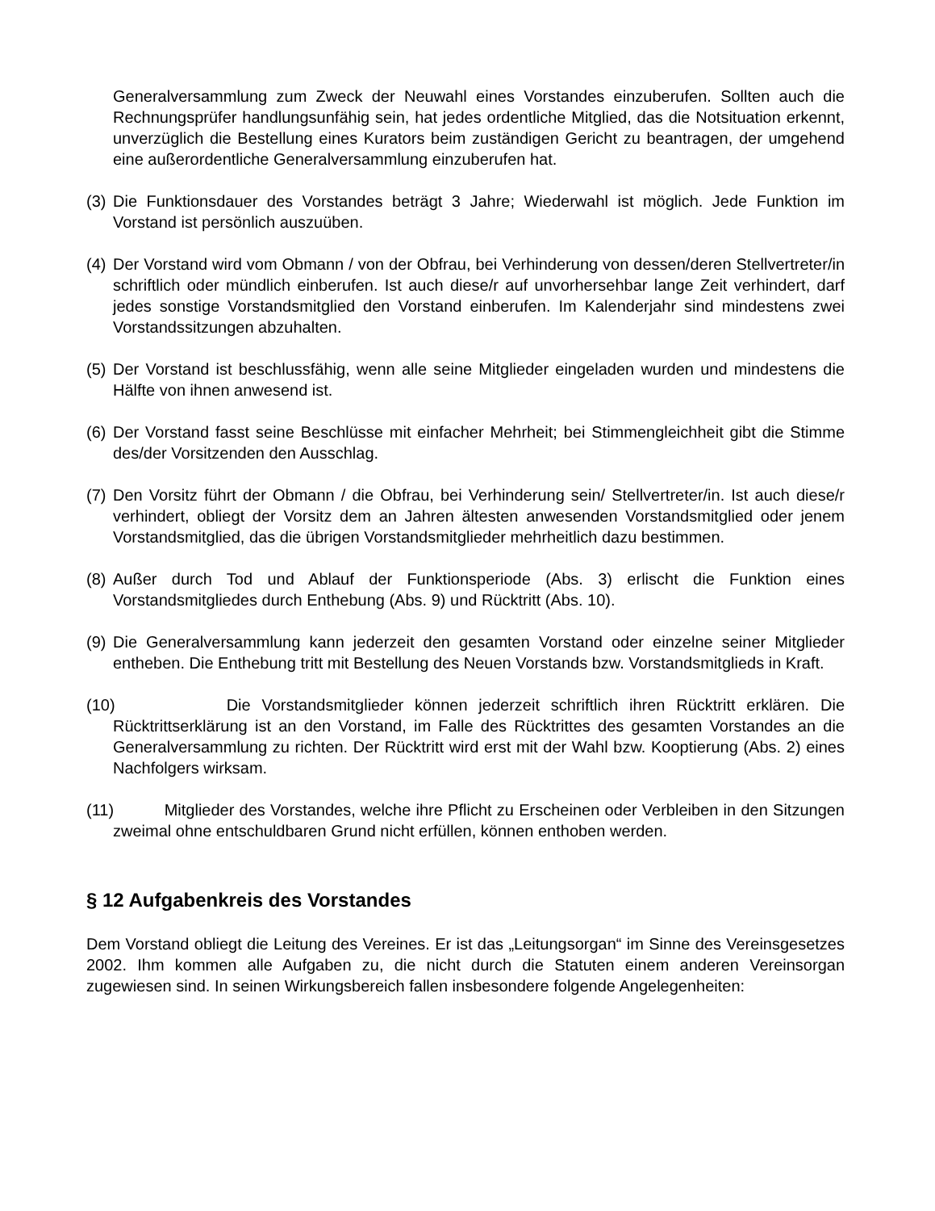Generalversammlung zum Zweck der Neuwahl eines Vorstandes einzuberufen. Sollten auch die Rechnungsprüfer handlungsunfähig sein, hat jedes ordentliche Mitglied, das die Notsituation erkennt, unverzüglich die Bestellung eines Kurators beim zuständigen Gericht zu beantragen, der umgehend eine außerordentliche Generalversammlung einzuberufen hat.
(3)
Die Funktionsdauer des Vorstandes beträgt 3 Jahre; Wiederwahl ist möglich. Jede Funktion im Vorstand ist persönlich auszuüben.
(4)
Der Vorstand wird vom Obmann / von der Obfrau, bei Verhinderung von dessen/deren Stellvertreter/in schriftlich oder mündlich einberufen. Ist auch diese/r auf unvorhersehbar lange Zeit verhindert, darf jedes sonstige Vorstandsmitglied den Vorstand einberufen. Im Kalenderjahr sind mindestens zwei Vorstandssitzungen abzuhalten.
(5)
Der Vorstand ist beschlussfähig, wenn alle seine Mitglieder eingeladen wurden und mindestens die Hälfte von ihnen anwesend ist.
(6)
Der Vorstand fasst seine Beschlüsse mit einfacher Mehrheit; bei Stimmengleichheit gibt die Stimme des/der Vorsitzenden den Ausschlag.
(7)
Den Vorsitz führt der Obmann / die Obfrau, bei Verhinderung sein/ Stellvertreter/in. Ist auch diese/r verhindert, obliegt der Vorsitz dem an Jahren ältesten anwesenden Vorstandsmitglied oder jenem Vorstandsmitglied, das die übrigen Vorstandsmitglieder mehrheitlich dazu bestimmen.
(8)
Außer durch Tod und Ablauf der Funktionsperiode (Abs. 3) erlischt die Funktion eines Vorstandsmitgliedes durch Enthebung (Abs. 9) und Rücktritt (Abs. 10).
(9)
Die Generalversammlung kann jederzeit den gesamten Vorstand oder einzelne seiner Mitglieder entheben. Die Enthebung tritt mit Bestellung des Neuen Vorstands bzw. Vorstandsmitglieds in Kraft.
(10) Die Vorstandsmitglieder können jederzeit schriftlich ihren Rücktritt erklären. Die Rücktrittserklärung ist an den Vorstand, im Falle des Rücktrittes des gesamten Vorstandes an die Generalversammlung zu richten. Der Rücktritt wird erst mit der Wahl bzw. Kooptierung (Abs. 2) eines Nachfolgers wirksam.
(11) Mitglieder des Vorstandes, welche ihre Pflicht zu Erscheinen oder Verbleiben in den Sitzungen zweimal ohne entschuldbaren Grund nicht erfüllen, können enthoben werden.
§ 12 Aufgabenkreis des Vorstandes
Dem Vorstand obliegt die Leitung des Vereines. Er ist das „Leitungsorgan“ im Sinne des Vereinsgesetzes 2002. Ihm kommen alle Aufgaben zu, die nicht durch die Statuten einem anderen Vereinsorgan zugewiesen sind. In seinen Wirkungsbereich fallen insbesondere folgende Angelegenheiten: